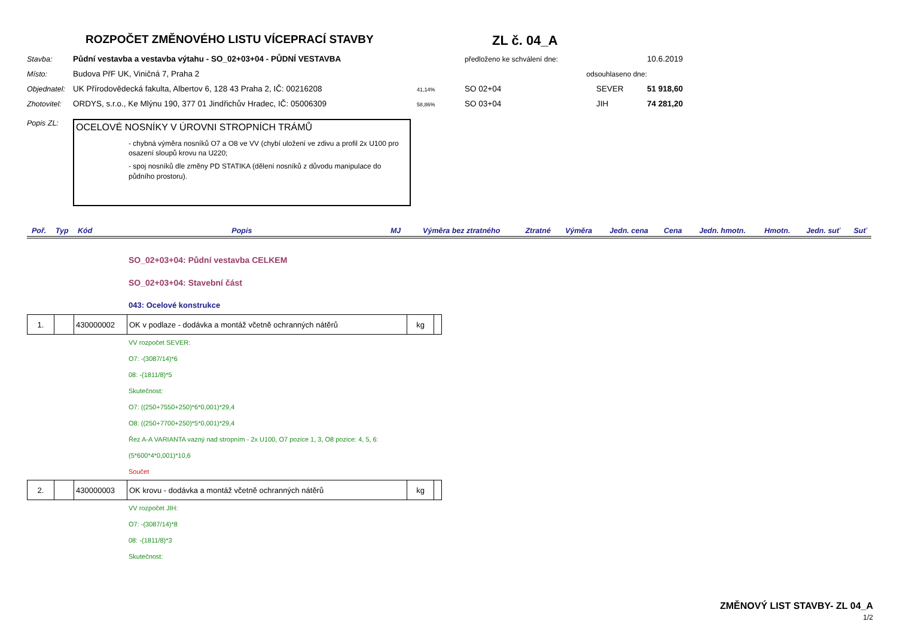ROZPOČET ZMĚNOVÉHO LISTU VÍCEPRACÍ STAVBY
ZL č. 04_A
Stavba: Půdní vestavba a vestavba výtahu - SO_02+03+04 - PŮDNÍ VESTAVBA předloženo ke schválení dne: 10.6.2019 Místo: Budova PřF UK, Viničná 7, Praha 2 odsouhlaseno dne: Objednatel: UK Přírodovědecká fakulta, Albertov 6, 128 43 Praha 2, IČ: 00216208 41,14% SO 02+04 SEVER 51 918,60 Zhotovitel: ORDYS, s.r.o., Ke Mlýnu 190, 377 01 Jindřichův Hradec, IČ: 05006309 58,86% SO 03+04 JIH 74 281,20
Popis ZL:
OCELOVÉ NOSNÍKY V ÚROVNI STROPNÍCH TRÁMŮ
- chybná výměra nosníků O7 a O8 ve VV (chybí uložení ve zdivu a profil 2x U100 pro osazení sloupů krovu na U220;
- spoj nosníků dle změny PD STATIKA (dělení nosníků z důvodu manipulace do půdního prostoru).
| Poř. | Typ | Kód | Popis | MJ | Výměra bez ztratného | Ztratné | Výměra | Jedn. cena | Cena | Jedn. hmotn. | Hmotn. | Jedn. suť | Suť |
| --- | --- | --- | --- | --- | --- | --- | --- | --- | --- | --- | --- | --- | --- |
SO_02+03+04: Půdní vestavba CELKEM
SO_02+03+04: Stavební část
043: Ocelové konstrukce
| 1. | | 430000002 | OK v podlaze - dodávka a montáž včetně ochranných nátěrů | kg | |
VV rozpočet SEVER:
O7: -(3087/14)*6
08: -(1811/8)*5
Skutečnost:
O7: ((250+7550+250)*6*0,001)*29,4
O8: ((250+7700+250)*5*0,001)*29,4
Řez A-A VARIANTA vazný nad stropním - 2x U100, O7 pozice 1, 3, O8 pozice: 4, 5, 6:
(5*600*4*0,001)*10,6
Součet
| 2. | | 430000003 | OK krovu - dodávka a montáž včetně ochranných nátěrů | kg | |
VV rozpočet JIH:
O7: -(3087/14)*8
08: -(1811/8)*3
Skutečnost:
ZMĚNOVÝ LIST STAVBY- ZL 04_A
1/2